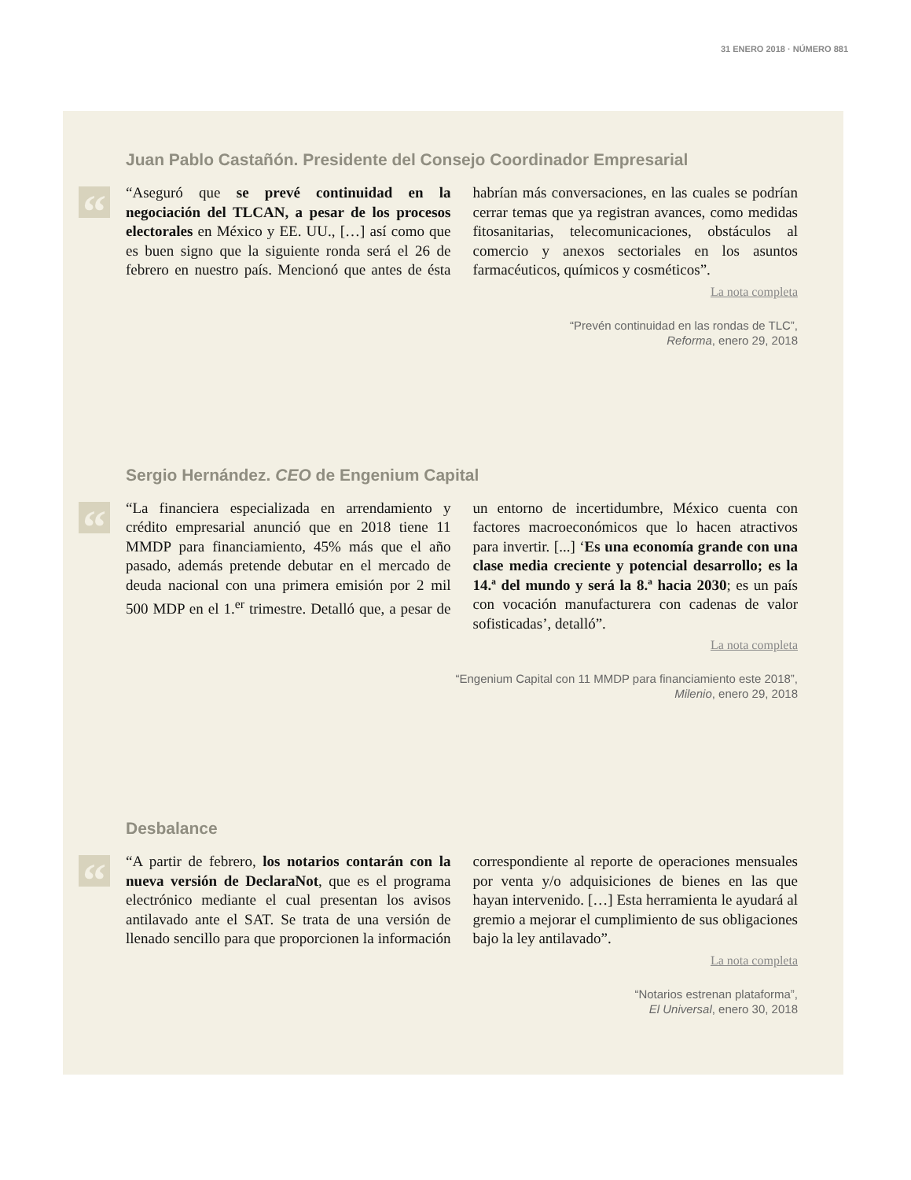31 ENERO 2018 · NÚMERO 881
Juan Pablo Castañón. Presidente del Consejo Coordinador Empresarial
“
“Aseguró que se prevé continuidad en la negociación del TLCAN, a pesar de los procesos electorales en México y EE. UU., […] así como que es buen signo que la siguiente ronda será el 26 de febrero en nuestro país. Mencionó que antes de ésta habrían más conversaciones, en las cuales se podrían cerrar temas que ya registran avances, como medidas fitosanitarias, telecomunicaciones, obstáculos al comercio y anexos sectoriales en los asuntos farmacéuticos, químicos y cosméticos”.
La nota completa
“Prevén continuidad en las rondas de TLC”,
Reforma, enero 29, 2018
Sergio Hernández. CEO de Engenium Capital
“
“La financiera especializada en arrendamiento y crédito empresarial anunció que en 2018 tiene 11 MMDP para financiamiento, 45% más que el año pasado, además pretende debutar en el mercado de deuda nacional con una primera emisión por 2 mil 500 MDP en el 1.<sup>er</sup> trimestre. Detalló que, a pesar de un entorno de incertidumbre, México cuenta con factores macroeconómicos que lo hacen atractivos para invertir. [...] ‘Es una economía grande con una clase media creciente y potencial desarrollo; es la 14.ª del mundo y será la 8.ª hacia 2030; es un país con vocación manufacturera con cadenas de valor sofisticadas’, detalló”.
La nota completa
“Engenium Capital con 11 MMDP para financiamiento este 2018”,
Milenio, enero 29, 2018
Desbalance
“
“A partir de febrero, los notarios contarán con la nueva versión de DeclaraNot, que es el programa electrónico mediante el cual presentan los avisos antilavado ante el SAT. Se trata de una versión de llenado sencillo para que proporcionen la información correspondiente al reporte de operaciones mensuales por venta y/o adquisiciones de bienes en las que hayan intervenido. […] Esta herramienta le ayudará al gremio a mejorar el cumplimiento de sus obligaciones bajo la ley antilavado”.
La nota completa
“Notarios estrenan plataforma”,
El Universal, enero 30, 2018